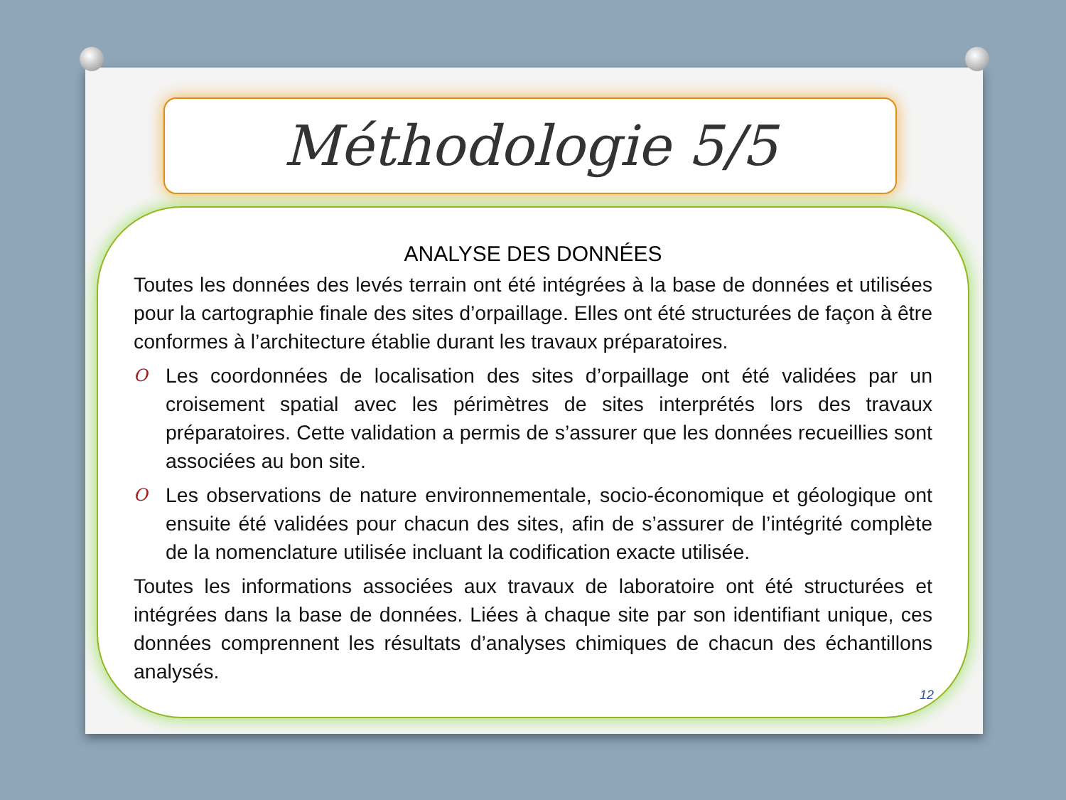Méthodologie 5/5
ANALYSE DES DONNÉES
Toutes les données des levés terrain ont été intégrées à la base de données et utilisées pour la cartographie finale des sites d’orpaillage. Elles ont été structurées de façon à être conformes à l’architecture établie durant les travaux préparatoires.
O
Les coordonnées de localisation des sites d’orpaillage ont été validées par un croisement spatial avec les périmètres de sites interprétés lors des travaux préparatoires. Cette validation a permis de s’assurer que les données recueillies sont associées au bon site.
O
Les observations de nature environnementale, socio-économique et géologique ont ensuite été validées pour chacun des sites, afin de s’assurer de l’intégrité complète de la nomenclature utilisée incluant la codification exacte utilisée.
Toutes les informations associées aux travaux de laboratoire ont été structurées et intégrées dans la base de données. Liées à chaque site par son identifiant unique, ces données comprennent les résultats d’analyses chimiques de chacun des échantillons analysés.
12